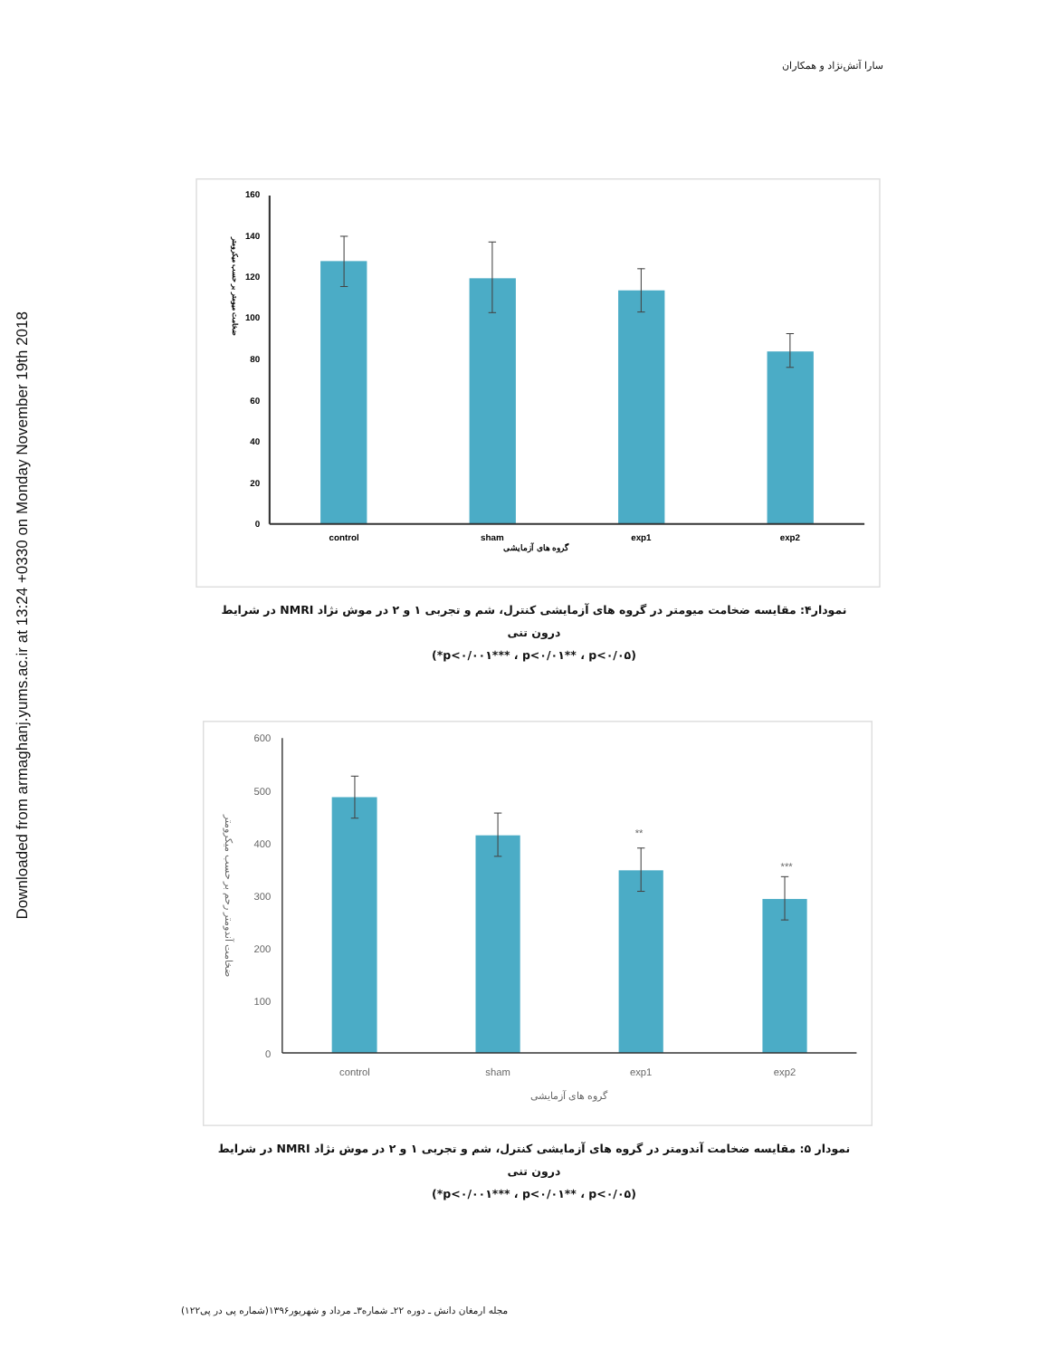Downloaded from armaghanj.yums.ac.ir at 13:24 +0330 on Monday November 19th 2018
سارا آتش‌نژاد و همکاران
160
140
120
100
80
60
40
20
0
control
sham
exp1
exp2
گروه های آزمایشی
ضخامت میومتر بر حسب میکرومتر
نمودار۴: مقایسه ضخامت میومتر در گروه های آزمایشی کنترل، شم و تجربی ۱ و ۲ در موش نژاد NMRI در شرایط درون تنی
(p<۰/۰۰۱*** ، p<۰/۰۱** ، p<۰/۰۵*)
600
500
400
300
200
100
0
**
***
control
sham
exp1
exp2
گروه های آزمایشی
ضخامت آندومتر رحم بر حسب میکرومتر
نمودار ۵: مقایسه ضخامت آندومتر در گروه های آزمایشی کنترل، شم و تجربی ۱ و ۲ در موش نژاد NMRI در شرایط درون تنی
(p<۰/۰۰۱*** ، p<۰/۰۱** ، p<۰/۰۵*)
مجله ارمغان دانش ـ دوره ۲۲ـ شماره۳ـ مرداد و شهریور۱۳۹۶(شماره پی در پی۱۲۲)